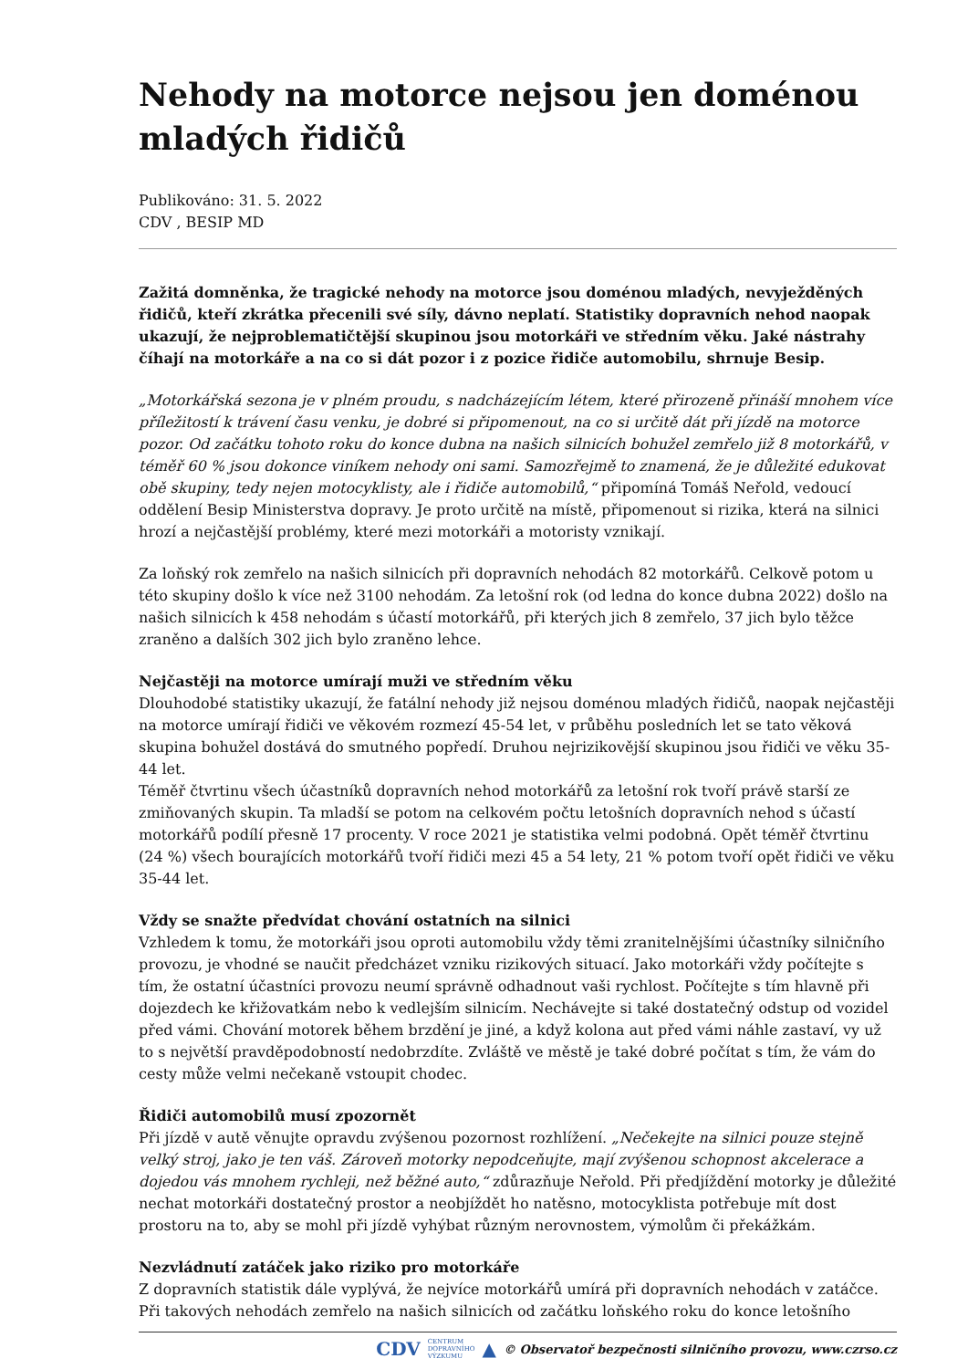Nehody na motorce nejsou jen doménou mladých řidičů
Publikováno: 31. 5. 2022
CDV , BESIP MD
Zažitá domněnka, že tragické nehody na motorce jsou doménou mladých, nevyježděných řidičů, kteří zkrátka přecenili své síly, dávno neplatí. Statistiky dopravních nehod naopak ukazují, že nejproblematičtější skupinou jsou motorkáři ve středním věku. Jaké nástrahy číhají na motorkáře a na co si dát pozor i z pozice řidiče automobilu, shrnuje Besip.
„Motorkářská sezona je v plném proudu, s nadcházejícím létem, které přirozeně přináší mnohem více příležitostí k trávení času venku, je dobré si připomenout, na co si určitě dát při jízdě na motorce pozor. Od začátku tohoto roku do konce dubna na našich silnicích bohužel zemřelo již 8 motorkářů, v téměř 60 % jsou dokonce viníkem nehody oni sami. Samozřejmě to znamená, že je důležité edukovat obě skupiny, tedy nejen motocyklisty, ale i řidiče automobilů,“ připomíná Tomáš Neřold, vedoucí oddělení Besip Ministerstva dopravy. Je proto určitě na místě, připomenout si rizika, která na silnici hrozí a nejčastější problémy, které mezi motorkáři a motoristy vznikají.
Za loňský rok zemřelo na našich silnicích při dopravních nehodách 82 motorkářů. Celkově potom u této skupiny došlo k více než 3100 nehodám. Za letošní rok (od ledna do konce dubna 2022) došlo na našich silnicích k 458 nehodám s účastí motorkářů, při kterých jich 8 zemřelo, 37 jich bylo těžce zraněno a dalších 302 jich bylo zraněno lehce.
Nejčastěji na motorce umírají muži ve středním věku
Dlouhodobé statistiky ukazují, že fatální nehody již nejsou doménou mladých řidičů, naopak nejčastěji na motorce umírají řidiči ve věkovém rozmezí 45-54 let, v průběhu posledních let se tato věková skupina bohužel dostává do smutného popředí. Druhou nejrizikovější skupinou jsou řidiči ve věku 35-44 let.
Téměř čtvrtinu všech účastníků dopravních nehod motorkářů za letošní rok tvoří právě starší ze zmiňovaných skupin. Ta mladší se potom na celkovém počtu letošních dopravních nehod s účastí motorkářů podílí přesně 17 procenty. V roce 2021 je statistika velmi podobná. Opět téměř čtvrtinu (24 %) všech bourajících motorkářů tvoří řidiči mezi 45 a 54 lety, 21 % potom tvoří opět řidiči ve věku 35-44 let.
Vždy se snažte předvídat chování ostatních na silnici
Vzhledem k tomu, že motorkáři jsou oproti automobilu vždy těmi zranitelnějšími účastníky silničního provozu, je vhodné se naučit předcházet vzniku rizikových situací. Jako motorkáři vždy počítejte s tím, že ostatní účastníci provozu neumí správně odhadnout vaši rychlost. Počítejte s tím hlavně při dojezdech ke křižovatkám nebo k vedlejším silnicím. Nechávejte si také dostatečný odstup od vozidel před vámi. Chování motorek během brzdění je jiné, a když kolona aut před vámi náhle zastaví, vy už to s největší pravděpodobností nedobrzdíte. Zvláště ve městě je také dobré počítat s tím, že vám do cesty může velmi nečekaně vstoupit chodec.
Řidiči automobilů musí zpozornět
Při jízdě v autě věnujte opravdu zvýšenou pozornost rozhlížení. „Nečekejte na silnici pouze stejně velký stroj, jako je ten váš. Zároveň motorky nepodceňujte, mají zvýšenou schopnost akcelerace a dojedou vás mnohem rychleji, než běžné auto,“ zdůrazňuje Neřold. Při předjíždění motorky je důležité nechat motorkáři dostatečný prostor a neobjíždět ho natěsno, motocyklista potřebuje mít dost prostoru na to, aby se mohl při jízdě vyhýbat různým nerovnostem, výmolům či překážkám.
Nezvládnutí zatáček jako riziko pro motorkáře
Z dopravních statistik dále vyplývá, že nejvíce motorkářů umírá při dopravních nehodách v zatáčce. Při takových nehodách zemřelo na našich silnicích od začátku loňského roku do konce letošního
CDV CENTRUM
DOPRAVNÍHO
VÝZKUMU ▲ © Observatoř bezpečnosti silničního provozu, www.czrso.cz